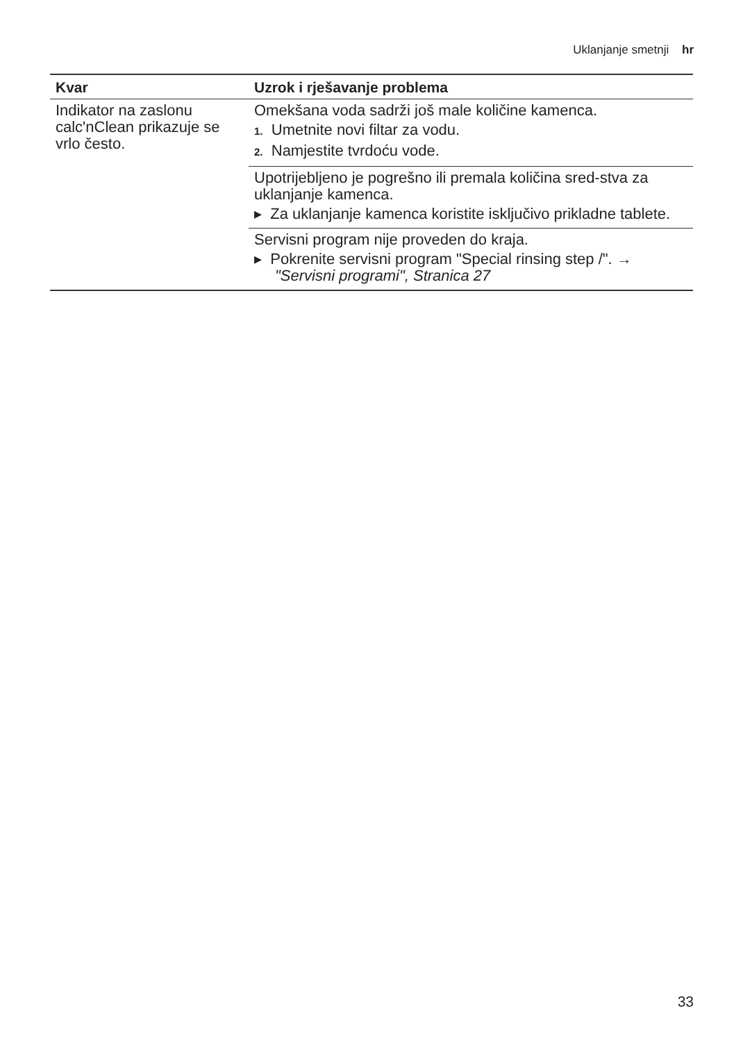Uklanjanje smetnji hr
| Kvar | Uzrok i rješavanje problema |
| --- | --- |
| Indikator na zaslonu calc'nClean prikazuje se vrlo često. | Omekšana voda sadrži još male količine kamenca. 1. Umetnite novi filtar za vodu. 2. Namjestite tvrdoću vode. |
| | Upotrijebljeno je pogrešno ili premala količina sred-stva za uklanjanje kamenca. ▸ Za uklanjanje kamenca koristite isključivo prikladne tablete. |
| | Servisni program nije proveden do kraja. ▸ Pokrenite servisni program "Special rinsing step /". → "Servisni programi", Stranica 27 |
33